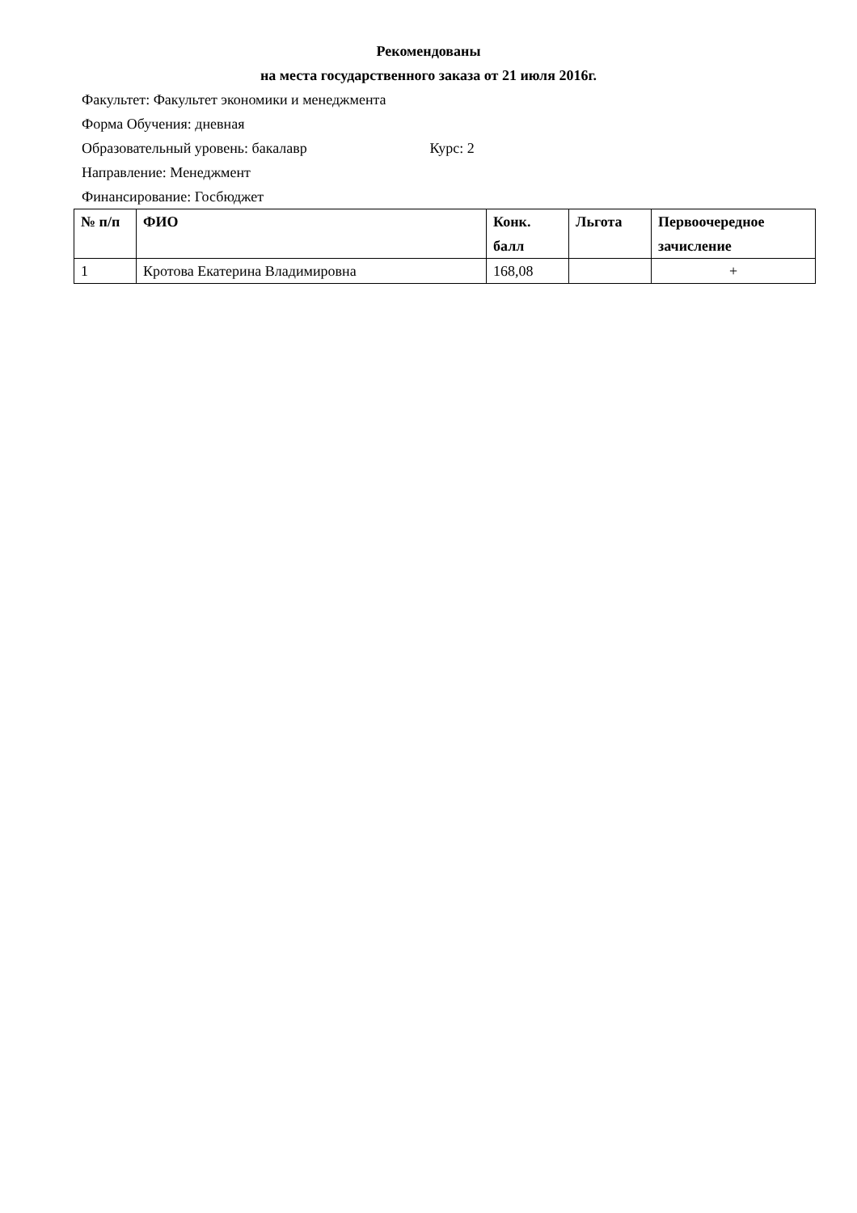Рекомендованы
на места государственного заказа от 21 июля 2016г.
Факультет: Факультет экономики и менеджмента
Форма Обучения: дневная
Образовательный уровень: бакалавр Курс: 2
Направление: Менеджмент
Финансирование: Госбюджет
| № п/п | ФИО | Конк. балл | Льгота | Первоочередное зачисление |
| --- | --- | --- | --- | --- |
| 1 | Кротова Екатерина Владимировна | 168,08 | | + |